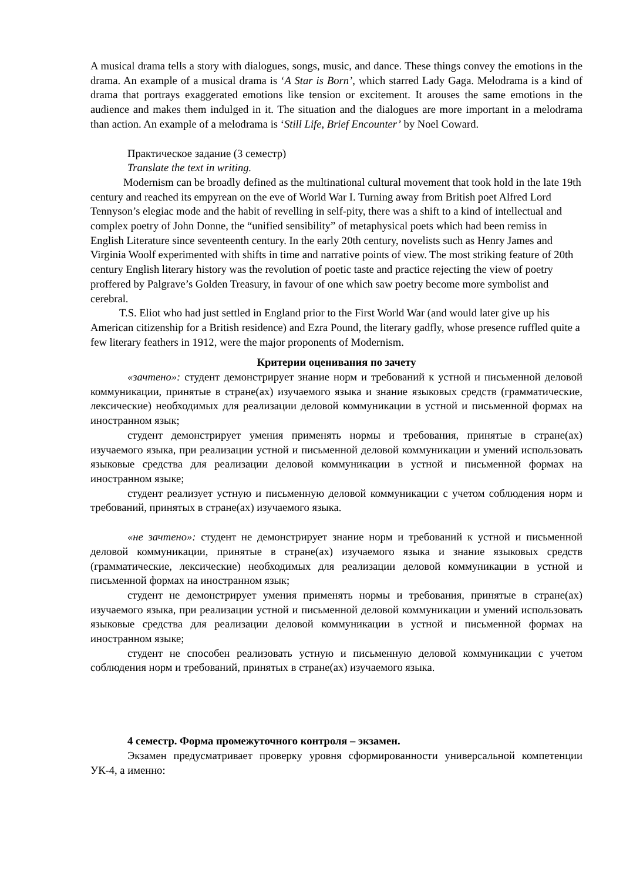A musical drama tells a story with dialogues, songs, music, and dance. These things convey the emotions in the drama. An example of a musical drama is ‘A Star is Born’, which starred Lady Gaga. Melodrama is a kind of drama that portrays exaggerated emotions like tension or excitement. It arouses the same emotions in the audience and makes them indulged in it. The situation and the dialogues are more important in a melodrama than action. An example of a melodrama is ‘Still Life, Brief Encounter’ by Noel Coward.
Практическое задание (3 семестр)
Translate the text in writing.
Modernism can be broadly defined as the multinational cultural movement that took hold in the late 19th century and reached its empyrean on the eve of World War I. Turning away from British poet Alfred Lord Tennyson’s elegiac mode and the habit of revelling in self-pity, there was a shift to a kind of intellectual and complex poetry of John Donne, the “unified sensibility” of metaphysical poets which had been remiss in English Literature since seventeenth century. In the early 20th century, novelists such as Henry James and Virginia Woolf experimented with shifts in time and narrative points of view. The most striking feature of 20th century English literary history was the revolution of poetic taste and practice rejecting the view of poetry proffered by Palgrave’s Golden Treasury, in favour of one which saw poetry become more symbolist and cerebral.
T.S. Eliot who had just settled in England prior to the First World War (and would later give up his American citizenship for a British residence) and Ezra Pound, the literary gadfly, whose presence ruffled quite a few literary feathers in 1912, were the major proponents of Modernism.
Критерии оценивания по зачету
«зачтено»: студент демонстрирует знание норм и требований к устной и письменной деловой коммуникации, принятые в стране(ах) изучаемого языка и знание языковых средств (грамматические, лексические) необходимых для реализации деловой коммуникации в устной и письменной формах на иностранном язык;
студент демонстрирует умения применять нормы и требования, принятые в стране(ах) изучаемого языка, при реализации устной и письменной деловой коммуникации и умений использовать языковые средства для реализации деловой коммуникации в устной и письменной формах на иностранном языке;
студент реализует устную и письменную деловой коммуникации с учетом соблюдения норм и требований, принятых в стране(ах) изучаемого языка.
«не зачтено»: студент не демонстрирует знание норм и требований к устной и письменной деловой коммуникации, принятые в стране(ах) изучаемого языка и знание языковых средств (грамматические, лексические) необходимых для реализации деловой коммуникации в устной и письменной формах на иностранном язык;
студент не демонстрирует умения применять нормы и требования, принятые в стране(ах) изучаемого языка, при реализации устной и письменной деловой коммуникации и умений использовать языковые средства для реализации деловой коммуникации в устной и письменной формах на иностранном языке;
студент не способен реализовать устную и письменную деловой коммуникации с учетом соблюдения норм и требований, принятых в стране(ах) изучаемого языка.
4 семестр. Форма промежуточного контроля – экзамен.
Экзамен предусматривает проверку уровня сформированности универсальной компетенции УК-4, а именно: